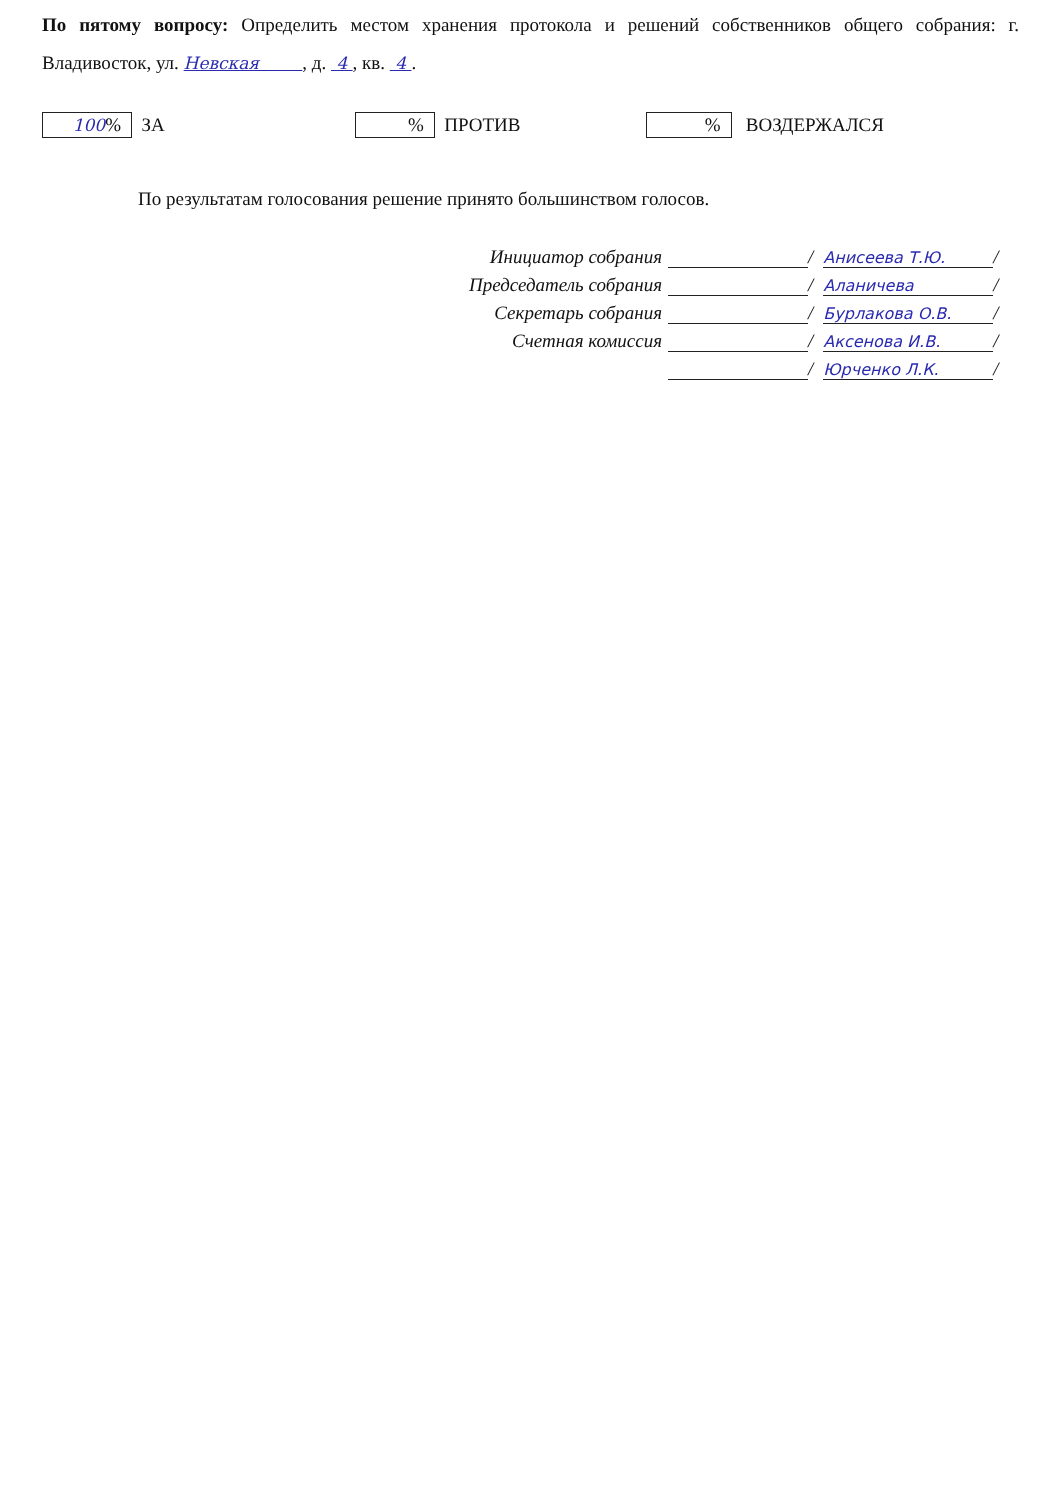По пятому вопросу: Определить местом хранения протокола и решений собственников общего собрания: г. Владивосток, ул. Невская , д. 4 , кв. 4 .
100% ЗА % ПРОТИВ % ВОЗДЕРЖАЛСЯ
По результатам голосования решение принято большинством голосов.
Инициатор собрания / Анисеева Т.Ю. /
Председатель собрания / Аланичева /
Секретарь собрания / Бурлакова О.В. /
Счетная комиссия / Аксенова И.В. /
/ Юрченко Л.К. /